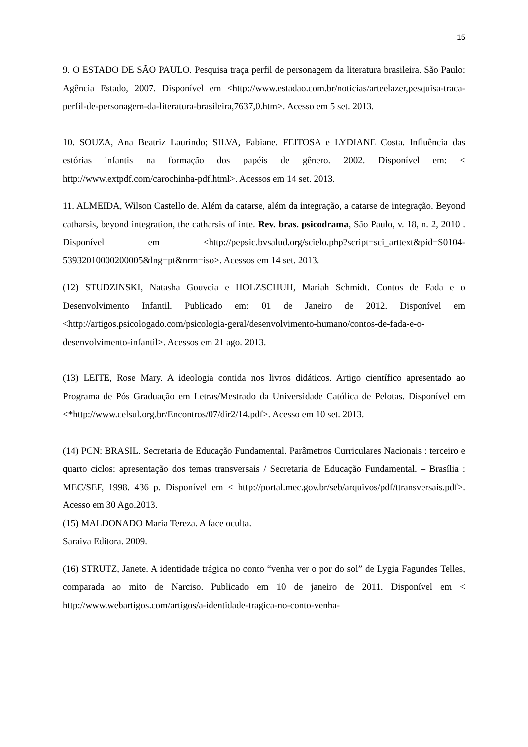15
9. O ESTADO DE SÃO PAULO. Pesquisa traça perfil de personagem da literatura brasileira. São Paulo: Agência Estado, 2007. Disponível em <http://www.estadao.com.br/noticias/arteelazer,pesquisa-traca-perfil-de-personagem-da-literatura-brasileira,7637,0.htm>. Acesso em 5 set. 2013.
10. SOUZA, Ana Beatriz Laurindo; SILVA, Fabiane. FEITOSA e LYDIANE Costa. Influência das estórias infantis na formação dos papéis de gênero. 2002. Disponível em: < http://www.extpdf.com/carochinha-pdf.html>. Acessos em 14 set. 2013.
11. ALMEIDA, Wilson Castello de. Além da catarse, além da integração, a catarse de integração. Beyond catharsis, beyond integration, the catharsis of inte. Rev. bras. psicodrama, São Paulo, v. 18, n. 2, 2010 . Disponível em <http://pepsic.bvsalud.org/scielo.php?script=sci_arttext&pid=S0104-53932010000200005&lng=pt&nrm=iso>. Acessos em 14 set. 2013.
(12) STUDZINSKI, Natasha Gouveia e HOLZSCHUH, Mariah Schmidt. Contos de Fada e o Desenvolvimento Infantil. Publicado em: 01 de Janeiro de 2012. Disponível em <http://artigos.psicologado.com/psicologia-geral/desenvolvimento-humano/contos-de-fada-e-o-desenvolvimento-infantil>. Acessos em 21 ago. 2013.
(13) LEITE, Rose Mary. A ideologia contida nos livros didáticos. Artigo científico apresentado ao Programa de Pós Graduação em Letras/Mestrado da Universidade Católica de Pelotas. Disponível em <*http://www.celsul.org.br/Encontros/07/dir2/14.pdf>. Acesso em 10 set. 2013.
(14) PCN: BRASIL. Secretaria de Educação Fundamental. Parâmetros Curriculares Nacionais : terceiro e quarto ciclos: apresentação dos temas transversais / Secretaria de Educação Fundamental. – Brasília : MEC/SEF, 1998. 436 p. Disponível em < http://portal.mec.gov.br/seb/arquivos/pdf/ttransversais.pdf>. Acesso em 30 Ago.2013.
(15) MALDONADO Maria Tereza. A face oculta.
Saraiva Editora. 2009.
(16) STRUTZ, Janete. A identidade trágica no conto “venha ver o por do sol” de Lygia Fagundes Telles, comparada ao mito de Narciso. Publicado em 10 de janeiro de 2011. Disponível em < http://www.webartigos.com/artigos/a-identidade-tragica-no-conto-venha-